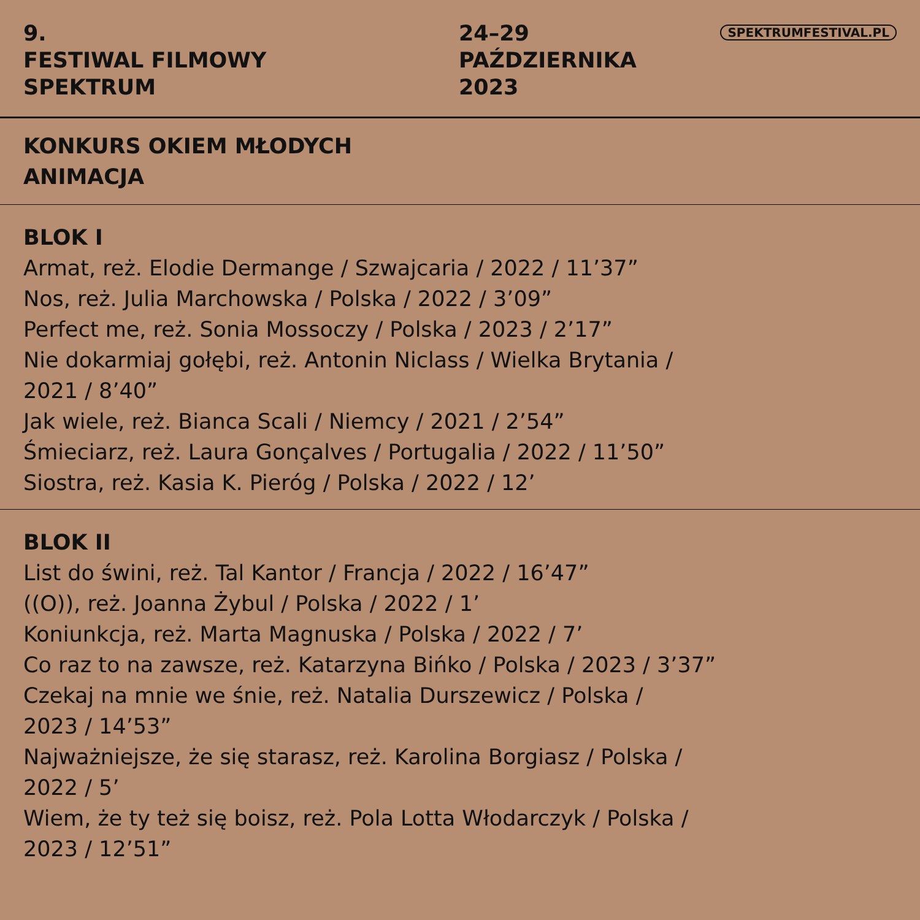9.
FESTIWAL FILMOWY
SPEKTRUM
24–29
PAŹDZIERNIKA
2023
SPEKTRUMFESTIVAL.PL
KONKURS OKIEM MŁODYCH
ANIMACJA
BLOK I
Armat, reż. Elodie Dermange / Szwajcaria / 2022 / 11’37”
Nos, reż. Julia Marchowska / Polska / 2022 / 3’09”
Perfect me, reż. Sonia Mossoczy / Polska / 2023 / 2’17”
Nie dokarmiaj gołębi, reż. Antonin Niclass / Wielka Brytania /
2021 / 8’40”
Jak wiele, reż. Bianca Scali / Niemcy / 2021 / 2’54”
Śmieciarz, reż. Laura Gonçalves / Portugalia / 2022 / 11’50”
Siostra, reż. Kasia K. Pieróg / Polska / 2022 / 12’
BLOK II
List do świni, reż. Tal Kantor / Francja / 2022 / 16’47”
((O)), reż. Joanna Żybul / Polska / 2022 / 1’
Koniunkcja, reż. Marta Magnuska / Polska / 2022 / 7’
Co raz to na zawsze, reż. Katarzyna Bińko / Polska / 2023 / 3’37”
Czekaj na mnie we śnie, reż. Natalia Durszewicz / Polska /
2023 / 14’53”
Najważniejsze, że się starasz, reż. Karolina Borgiasz / Polska /
2022 / 5’
Wiem, że ty też się boisz, reż. Pola Lotta Włodarczyk / Polska /
2023 / 12’51”